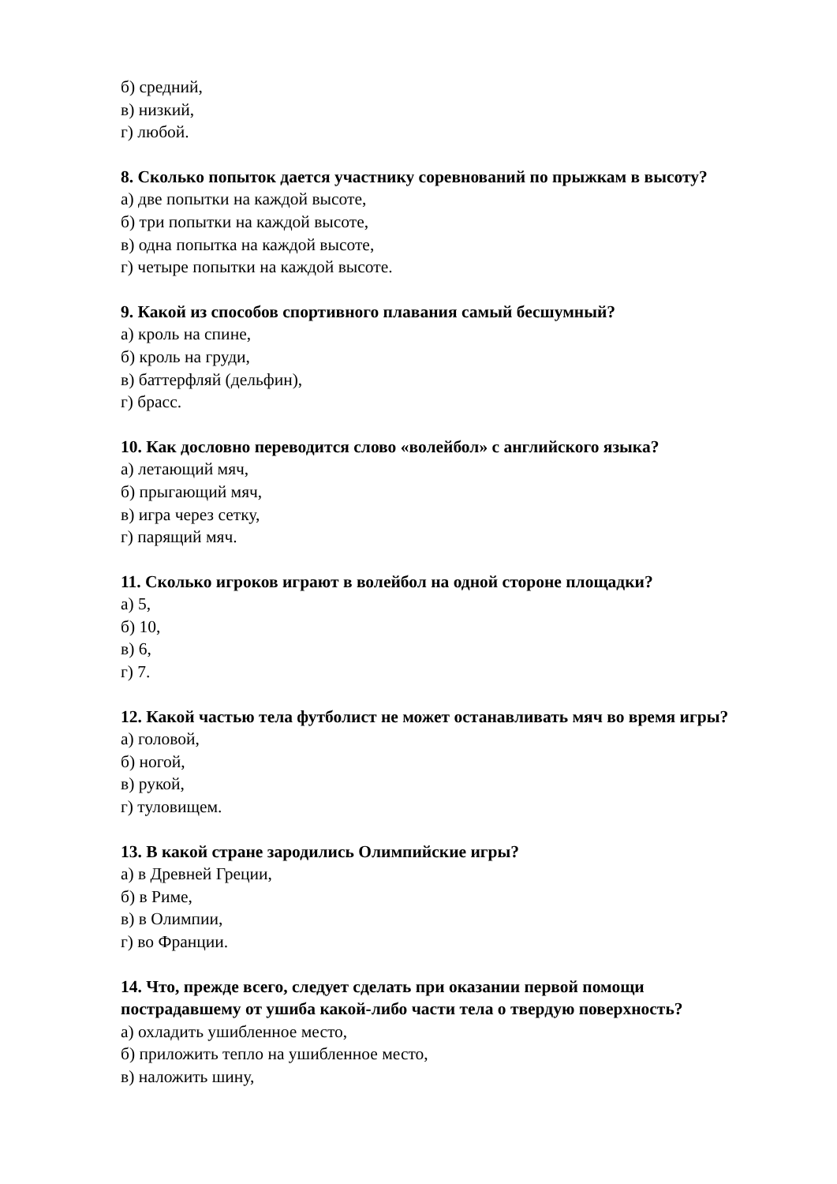б) средний,
в) низкий,
г) любой.
8. Сколько попыток дается участнику соревнований по прыжкам в высоту?
а) две попытки на каждой высоте,
б) три попытки на каждой высоте,
в) одна попытка на каждой высоте,
г) четыре попытки на каждой высоте.
9. Какой из способов спортивного плавания самый бесшумный?
а) кроль на спине,
б) кроль на груди,
в) баттерфляй (дельфин),
г) брасс.
10. Как дословно переводится слово «волейбол» с английского языка?
а) летающий мяч,
б) прыгающий мяч,
в) игра через сетку,
г) парящий мяч.
11. Сколько игроков играют в волейбол на одной стороне площадки?
а) 5,
б) 10,
в) 6,
г) 7.
12. Какой частью тела футболист не может останавливать мяч во время игры?
а) головой,
б) ногой,
в) рукой,
г) туловищем.
13. В какой стране зародились Олимпийские игры?
а) в Древней Греции,
б) в Риме,
в) в Олимпии,
г) во Франции.
14. Что, прежде всего, следует сделать при оказании первой помощи пострадавшему от ушиба какой-либо части тела о твердую поверхность?
а) охладить ушибленное место,
б) приложить тепло на ушибленное место,
в) наложить шину,